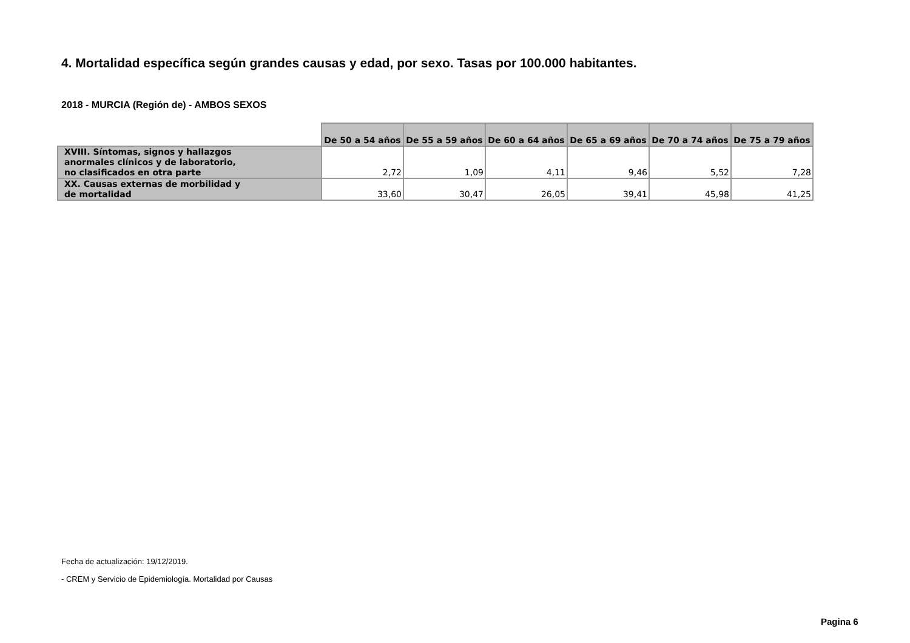4. Mortalidad específica según grandes causas y edad, por sexo. Tasas por 100.000 habitantes.
2018 - MURCIA (Región de) - AMBOS SEXOS
| | De 50 a 54 años | De 55 a 59 años | De 60 a 64 años | De 65 a 69 años | De 70 a 74 años | De 75 a 79 años |
| --- | --- | --- | --- | --- | --- | --- |
| XVIII. Síntomas, signos y hallazgos anormales clínicos y de laboratorio, no clasificados en otra parte | 2,72 | 1,09 | 4,11 | 9,46 | 5,52 | 7,28 |
| XX. Causas externas de morbilidad y de mortalidad | 33,60 | 30,47 | 26,05 | 39,41 | 45,98 | 41,25 |
Fecha de actualización: 19/12/2019.
- CREM y Servicio de Epidemiología. Mortalidad por Causas
Pagina 6